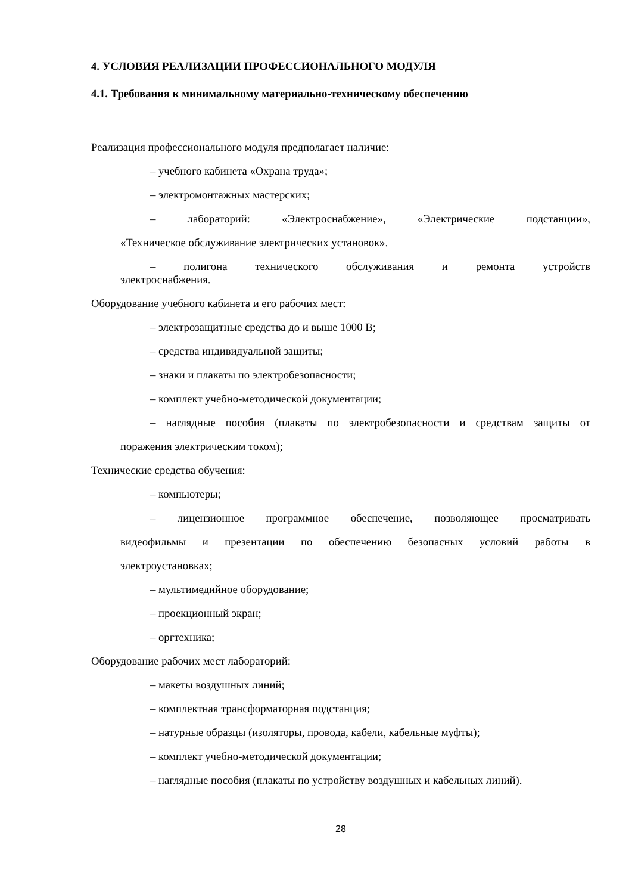4. УСЛОВИЯ РЕАЛИЗАЦИИ ПРОФЕССИОНАЛЬНОГО МОДУЛЯ
4.1. Требования к минимальному материально-техническому обеспечению
Реализация профессионального модуля предполагает наличие:
– учебного кабинета «Охрана труда»;
– электромонтажных мастерских;
– лабораторий: «Электроснабжение», «Электрические подстанции»,
«Техническое обслуживание электрических установок».
– полигона технического обслуживания и ремонта устройств
электроснабжения.
Оборудование учебного кабинета и его рабочих мест:
– электрозащитные средства до и выше 1000 В;
– средства индивидуальной защиты;
– знаки и плакаты по электробезопасности;
– комплект учебно-методической документации;
– наглядные пособия (плакаты по электробезопасности и средствам защиты от
поражения электрическим током);
Технические средства обучения:
– компьютеры;
– лицензионное программное обеспечение, позволяющее просматривать
видеофильмы и презентации по обеспечению безопасных условий работы в
электроустановках;
– мультимедийное оборудование;
– проекционный экран;
– оргтехника;
Оборудование рабочих мест лабораторий:
– макеты воздушных линий;
– комплектная трансформаторная подстанция;
– натурные образцы (изоляторы, провода, кабели, кабельные муфты);
– комплект учебно-методической документации;
– наглядные пособия (плакаты по устройству воздушных и кабельных линий).
28